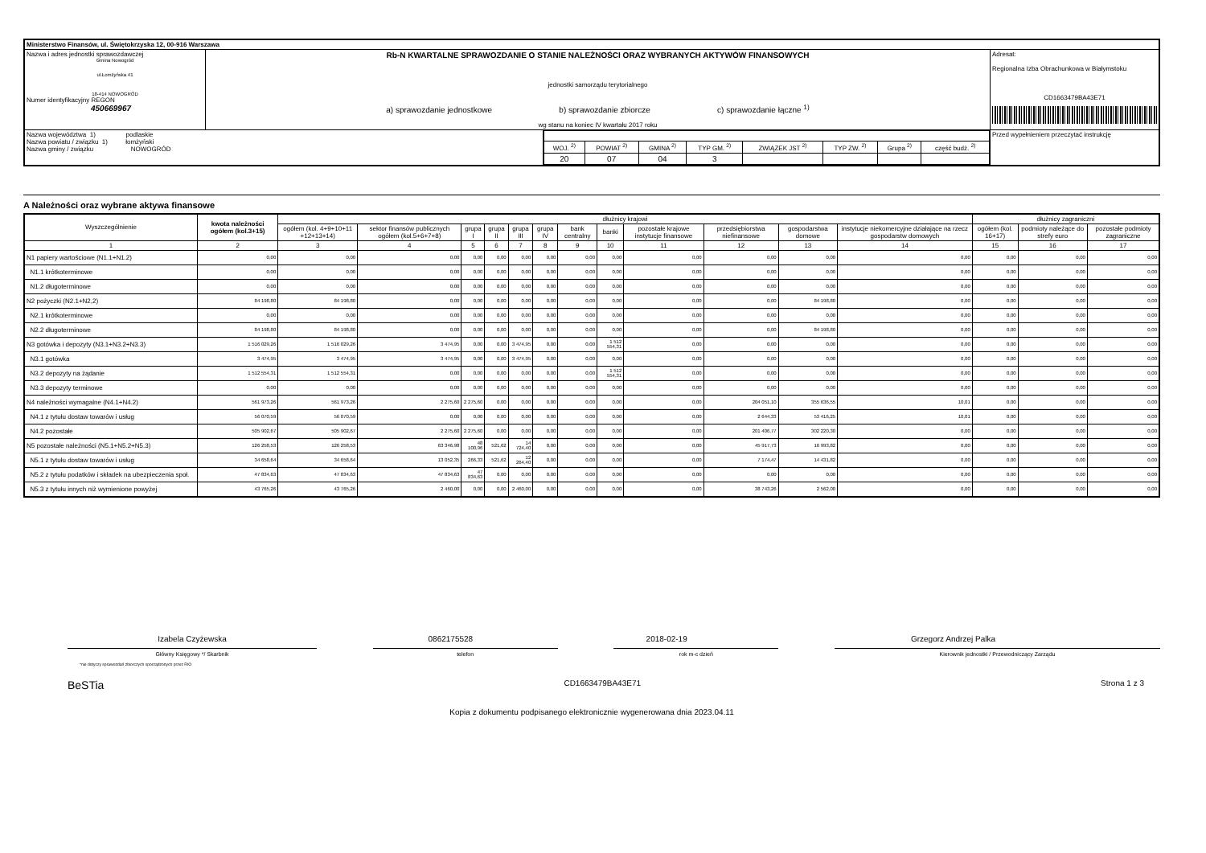Ministerstwo Finansów, ul. Świętokrzyska 12, 00-916 Warszawa
| Nazwa i adres jednostki sprawozdawczej Gmina Nowogród ul.Łomżyńska 41 18-414 NOWOGRÓD Numer identyfikacyjny REGON 450669967 | Rb-N KWARTALNE SPRAWOZDANIE O STANIE NALEŻNOŚCI ORAZ WYBRANYCH AKTYWÓW FINANSOWYCH jednostki samorządu terytorialnego a) sprawozdanie jednostkowe b) sprawozdanie zbiorcze c) sprawozdanie łączne <sup>1)</sup> wg stanu na koniec IV kwartału 2017 roku | Adresat: Regionalna Izba Obrachunkowa w Białymstoku CD1663479BA43E71 |
| Nazwa województwa 1) podlaskie Nazwa powiatu / związku 1) łomżyński Nazwa gminy / związku NOWOGRÓD | / WOJ. <sup>2)</sup> / POWIAT <sup>2)</sup> / GMINA <sup>2)</sup> / TYP GM. <sup>2)</sup> / ZWIĄZEK JST <sup>2)</sup> / TYP ZW. <sup>2)</sup> / Grupa <sup>2)</sup> / część budż. <sup>2)</sup> / / 20 / 07 / 04 / 3 / / / / / | Przed wypełnieniem przeczytać instrukcję |
A Należności oraz wybrane aktywa finansowe
| Wyszczególnienie | kwota należności ogółem (kol.3+15) | dłużnicy krajowi | | | | | | | | | | | | dłużnicy zagraniczni | | |
| --- | --- | --- | --- | --- | --- | --- | --- | --- | --- | --- | --- | --- | --- | --- | --- | --- |
| | | ogółem (kol. 4+9+10+11 +12+13+14) | sektor finansów publicznych ogółem (kol.5+6+7+8) | grupa I | grupa II | grupa III | grupa IV | bank centralny | banki | pozostałe krajowe instytucje finansowe | przedsiębiorstwa niefinansowe | gospodarstwa domowe | instytucje niekomercyjne działające na rzecz gospodarstw domowych | ogółem (kol. 16+17) | podmioty należące do strefy euro | pozostałe podmioty zagraniczne |
| 1 | 2 | 3 | 4 | 5 | 6 | 7 | 8 | 9 | 10 | 11 | 12 | 13 | 14 | 15 | 16 | 17 |
| N1 papiery wartościowe (N1.1+N1.2) | 0,00 | 0,00 | 0,00 | 0,00 | 0,00 | 0,00 | 0,00 | 0,00 | 0,00 | 0,00 | 0,00 | 0,00 | 0,00 | 0,00 | 0,00 | 0,00 |
| N1.1 krótkoterminowe | 0,00 | 0,00 | 0,00 | 0,00 | 0,00 | 0,00 | 0,00 | 0,00 | 0,00 | 0,00 | 0,00 | 0,00 | 0,00 | 0,00 | 0,00 | 0,00 |
| N1.2 długoterminowe | 0,00 | 0,00 | 0,00 | 0,00 | 0,00 | 0,00 | 0,00 | 0,00 | 0,00 | 0,00 | 0,00 | 0,00 | 0,00 | 0,00 | 0,00 | 0,00 |
| N2 pożyczki (N2.1+N2,2) | 84 198,80 | 84 198,80 | 0,00 | 0,00 | 0,00 | 0,00 | 0,00 | 0,00 | 0,00 | 0,00 | 0,00 | 84 198,80 | 0,00 | 0,00 | 0,00 | 0,00 |
| N2.1 krótkoterminowe | 0,00 | 0,00 | 0,00 | 0,00 | 0,00 | 0,00 | 0,00 | 0,00 | 0,00 | 0,00 | 0,00 | 0,00 | 0,00 | 0,00 | 0,00 | 0,00 |
| N2.2 długoterminowe | 84 198,80 | 84 198,80 | 0,00 | 0,00 | 0,00 | 0,00 | 0,00 | 0,00 | 0,00 | 0,00 | 0,00 | 84 198,80 | 0,00 | 0,00 | 0,00 | 0,00 |
| N3 gotówka i depozyty (N3.1+N3.2+N3.3) | 1 516 029,26 | 1 516 029,26 | 3 474,95 | 0,00 | 0,00 | 3 474,95 | 0,00 | 0,00 | 1 512 554,31 | 0,00 | 0,00 | 0,00 | 0,00 | 0,00 | 0,00 | 0,00 |
| N3.1 gotówka | 3 474,95 | 3 474,95 | 3 474,95 | 0,00 | 0,00 | 3 474,95 | 0,00 | 0,00 | 0,00 | 0,00 | 0,00 | 0,00 | 0,00 | 0,00 | 0,00 | 0,00 |
| N3.2 depozyty na żądanie | 1 512 554,31 | 1 512 554,31 | 0,00 | 0,00 | 0,00 | 0,00 | 0,00 | 0,00 | 1 512 554,31 | 0,00 | 0,00 | 0,00 | 0,00 | 0,00 | 0,00 | 0,00 |
| N3.3 depozyty terminowe | 0,00 | 0,00 | 0,00 | 0,00 | 0,00 | 0,00 | 0,00 | 0,00 | 0,00 | 0,00 | 0,00 | 0,00 | 0,00 | 0,00 | 0,00 | 0,00 |
| N4 należności wymagalne (N4.1+N4.2) | 561 973,26 | 561 973,26 | 2 275,60 | 2 275,60 | 0,00 | 0,00 | 0,00 | 0,00 | 0,00 | 0,00 | 204 051,10 | 355 636,55 | 10,01 | 0,00 | 0,00 | 0,00 |
| N4.1 z tytułu dostaw towarów i usług | 56 070,59 | 56 070,59 | 0,00 | 0,00 | 0,00 | 0,00 | 0,00 | 0,00 | 0,00 | 0,00 | 2 644,33 | 53 416,25 | 10,01 | 0,00 | 0,00 | 0,00 |
| N4.2 pozostałe | 505 902,67 | 505 902,67 | 2 275,60 | 2 275,60 | 0,00 | 0,00 | 0,00 | 0,00 | 0,00 | 0,00 | 201 406,77 | 302 220,30 | 0,00 | 0,00 | 0,00 | 0,00 |
| N5 pozostałe należności (N5.1+N5.2+N5.3) | 126 258,53 | 126 258,53 | 63 346,98 | 48 100,96 | 521,62 | 14 724,40 | 0,00 | 0,00 | 0,00 | 0,00 | 45 917,73 | 16 993,82 | 0,00 | 0,00 | 0,00 | 0,00 |
| N5.1 z tytułu dostaw towarów i usług | 34 658,64 | 34 658,64 | 13 052,35 | 266,33 | 521,62 | 12 264,40 | 0,00 | 0,00 | 0,00 | 0,00 | 7 174,47 | 14 431,82 | 0,00 | 0,00 | 0,00 | 0,00 |
| N5.2 z tytułu podatków i składek na ubezpieczenia społ. | 47 834,63 | 47 834,63 | 47 834,63 | 47 834,63 | 0,00 | 0,00 | 0,00 | 0,00 | 0,00 | 0,00 | 0,00 | 0,00 | 0,00 | 0,00 | 0,00 | 0,00 |
| N5.3 z tytułu innych niż wymienione powyżej | 43 765,26 | 43 765,26 | 2 460,00 | 0,00 | 0,00 | 2 460,00 | 0,00 | 0,00 | 0,00 | 0,00 | 38 743,26 | 2 562,00 | 0,00 | 0,00 | 0,00 | 0,00 |
Izabela Czyżewska 0862175528 2018-02-19 Grzegorz Andrzej Palka
Główny Księgowy */ Skarbnik telefon rok m-c dzień Kierownik jednostki / Przewodniczący Zarządu
*nie dotyczy sprawozdań zbiorczych sporządzonych przez RIO
BeSTia CD1663479BA43E71 Strona 1 z 3
Kopia z dokumentu podpisanego elektronicznie wygenerowana dnia 2023.04.11